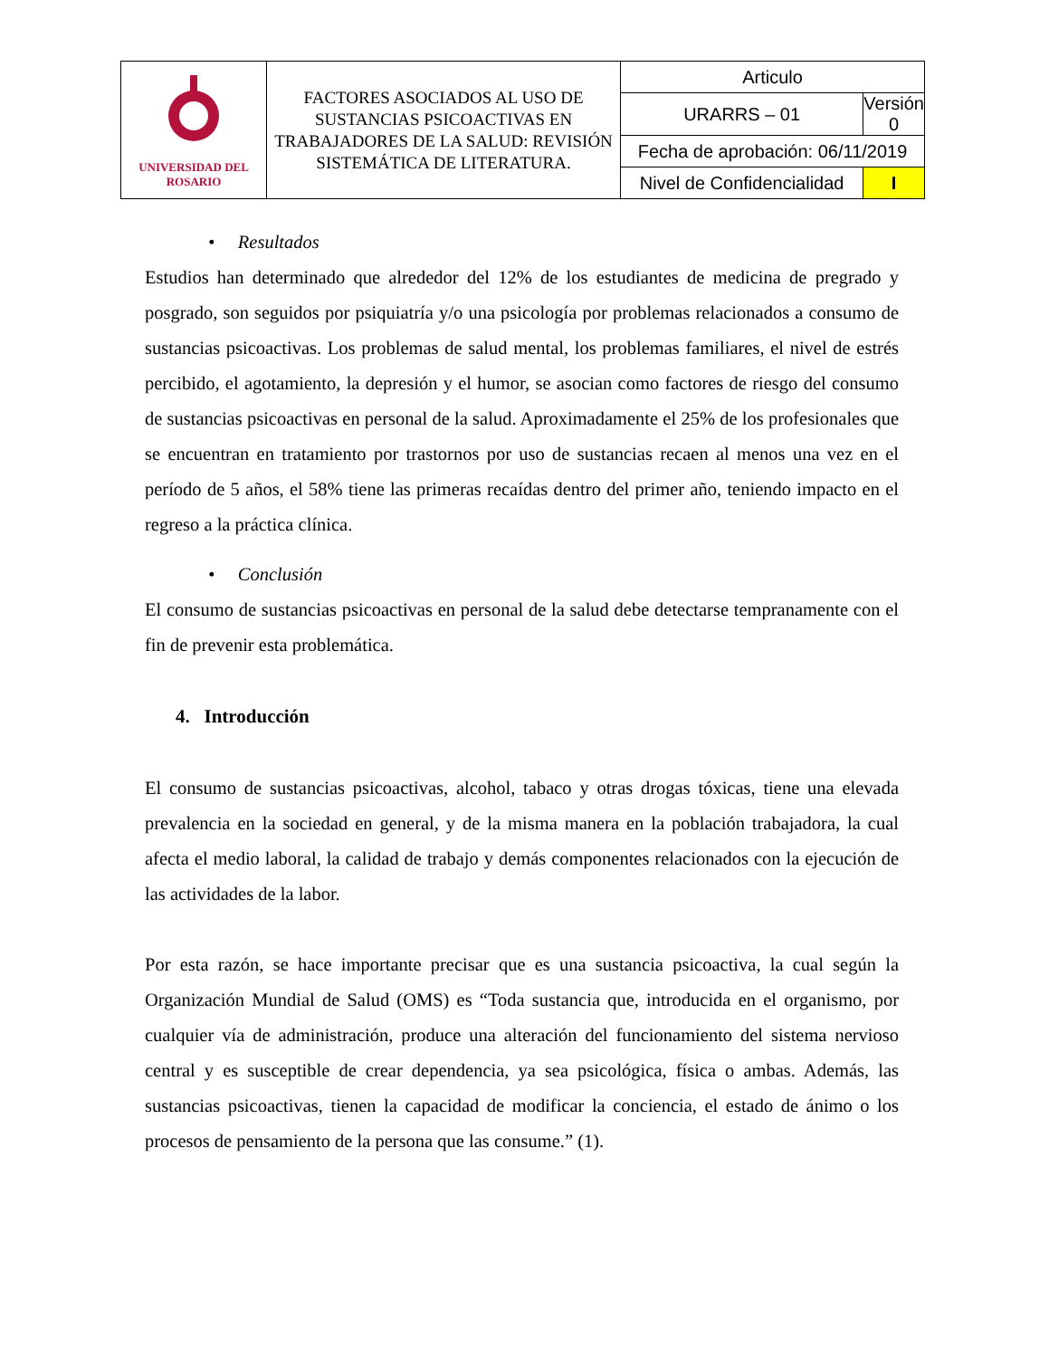| UNIVERSIDAD DEL ROSARIO | FACTORES ASOCIADOS AL USO DE SUSTANCIAS PSICOACTIVAS EN TRABAJADORES DE LA SALUD: REVISIÓN SISTEMÁTICA DE LITERATURA. | Articulo | |
| | | URARRS – 01 | Versión 0 |
| | | Fecha de aprobación: 06/11/2019 | |
| | | Nivel de Confidencialidad | I |
• Resultados
Estudios han determinado que alrededor del 12% de los estudiantes de medicina de pregrado y posgrado, son seguidos por psiquiatría y/o una psicología por problemas relacionados a consumo de sustancias psicoactivas. Los problemas de salud mental, los problemas familiares, el nivel de estrés percibido, el agotamiento, la depresión y el humor, se asocian como factores de riesgo del consumo de sustancias psicoactivas en personal de la salud. Aproximadamente el 25% de los profesionales que se encuentran en tratamiento por trastornos por uso de sustancias recaen al menos una vez en el período de 5 años, el 58% tiene las primeras recaídas dentro del primer año, teniendo impacto en el regreso a la práctica clínica.
• Conclusión
El consumo de sustancias psicoactivas en personal de la salud debe detectarse tempranamente con el fin de prevenir esta problemática.
4. Introducción
El consumo de sustancias psicoactivas, alcohol, tabaco y otras drogas tóxicas, tiene una elevada prevalencia en la sociedad en general, y de la misma manera en la población trabajadora, la cual afecta el medio laboral, la calidad de trabajo y demás componentes relacionados con la ejecución de las actividades de la labor.
Por esta razón, se hace importante precisar que es una sustancia psicoactiva, la cual según la Organización Mundial de Salud (OMS) es “Toda sustancia que, introducida en el organismo, por cualquier vía de administración, produce una alteración del funcionamiento del sistema nervioso central y es susceptible de crear dependencia, ya sea psicológica, física o ambas. Además, las sustancias psicoactivas, tienen la capacidad de modificar la conciencia, el estado de ánimo o los procesos de pensamiento de la persona que las consume.” (1).